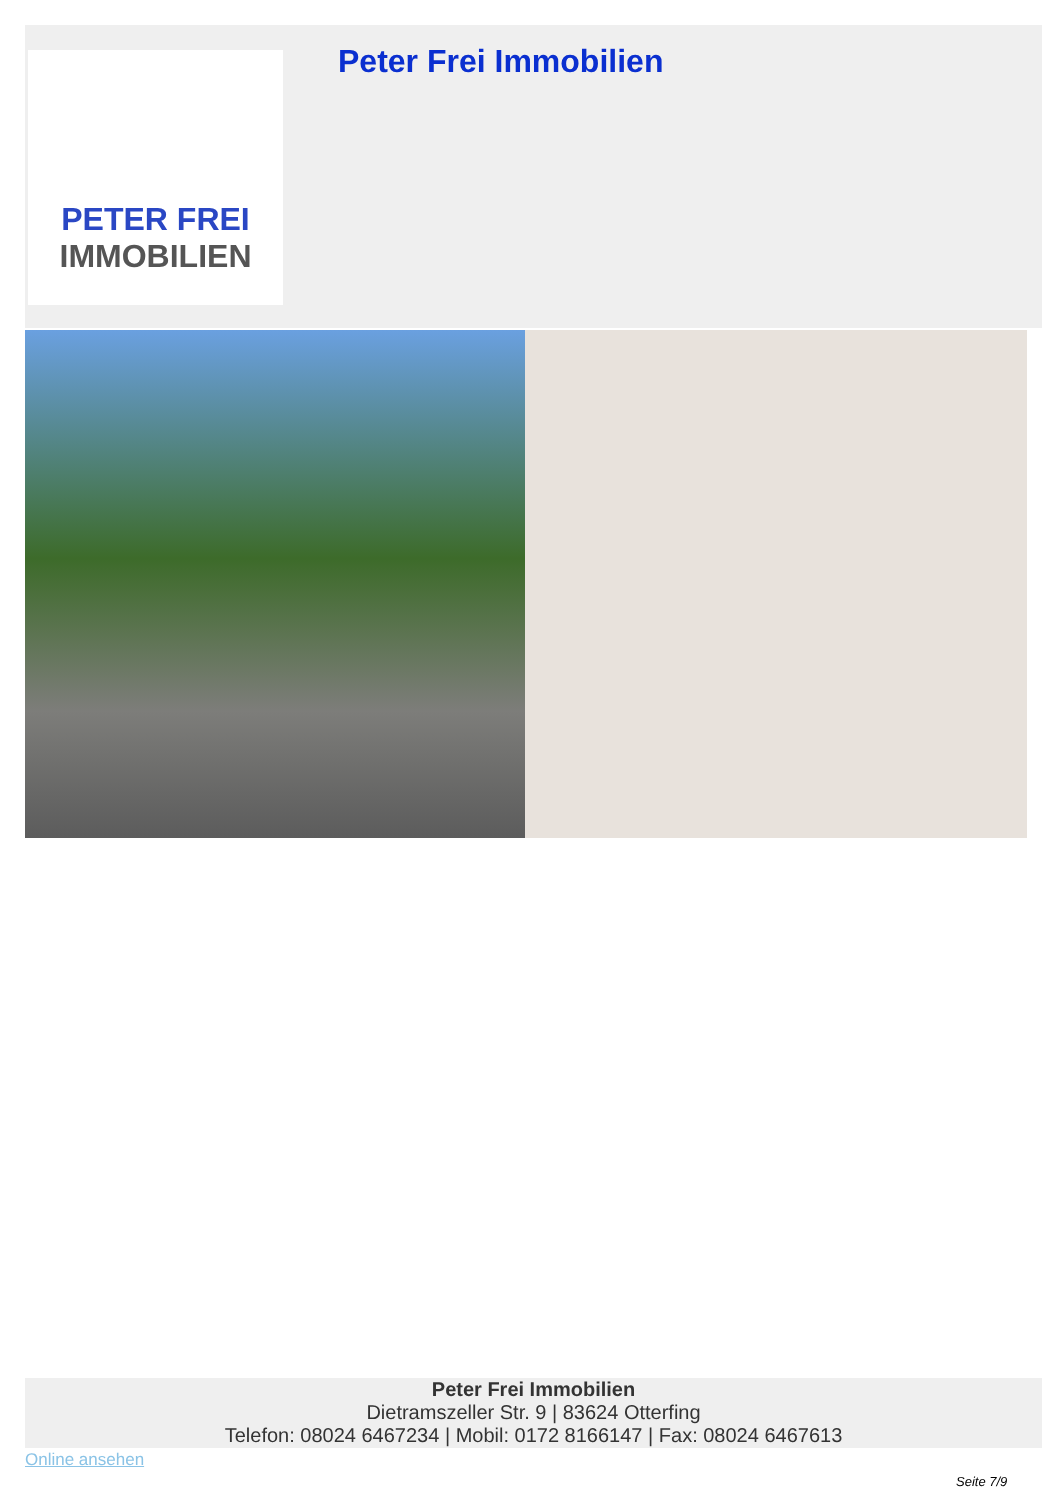PETER FREI
IMMOBILIEN
Peter Frei Immobilien
Peter Frei Immobilien
Dietramszeller Str. 9 | 83624 Otterfing
Telefon: 08024 6467234 | Mobil: 0172 8166147 | Fax: 08024 6467613
Online ansehen
Seite 7/9